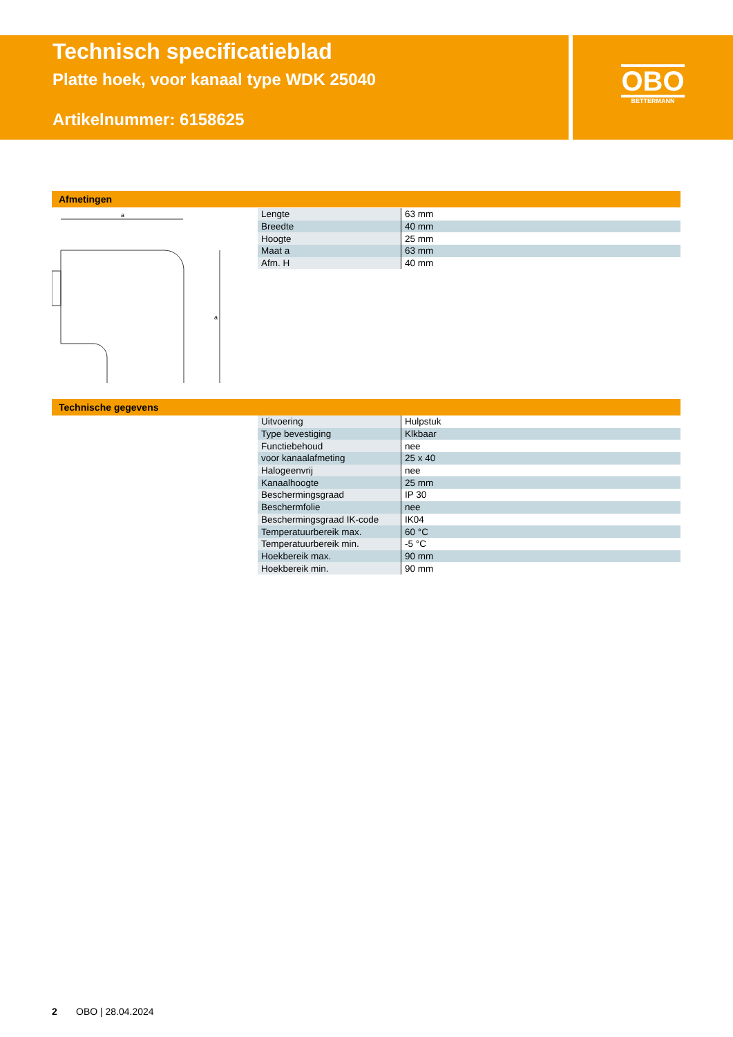Technisch specificatieblad
Platte hoek, voor kanaal type WDK 25040
Artikelnummer: 6158625
OBO
BETTERMANN
Afmetingen
a
a
| Lengte | 63 mm |
| Breedte | 40 mm |
| Hoogte | 25 mm |
| Maat a | 63 mm |
| Afm. H | 40 mm |
Technische gegevens
| Uitvoering | Hulpstuk |
| Type bevestiging | Klkbaar |
| Functiebehoud | nee |
| voor kanaalafmeting | 25 x 40 |
| Halogeenvrij | nee |
| Kanaalhoogte | 25 mm |
| Beschermingsgraad | IP 30 |
| Beschermfolie | nee |
| Beschermingsgraad IK-code | IK04 |
| Temperatuurbereik max. | 60 °C |
| Temperatuurbereik min. | -5 °C |
| Hoekbereik max. | 90 mm |
| Hoekbereik min. | 90 mm |
2 OBO | 28.04.2024